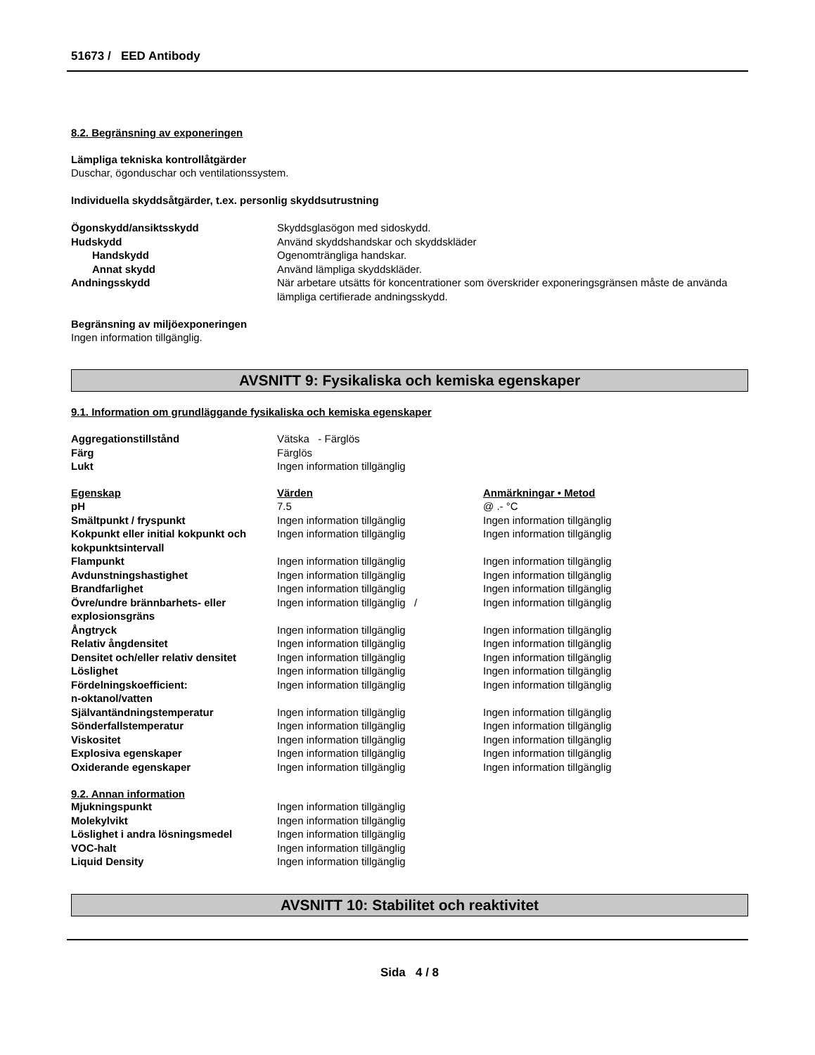51673 / EED Antibody
8.2. Begränsning av exponeringen
Lämpliga tekniska kontrollåtgärder
Duschar, ögonduschar och ventilationssystem.
Individuella skyddsåtgärder, t.ex. personlig skyddsutrustning
| Ögonskydd/ansiktsskydd | Skyddsglasögon med sidoskydd. |
| Hudskydd | Använd skyddshandskar och skyddskläder |
| Handskydd | Ogenomträngliga handskar. |
| Annat skydd | Använd lämpliga skyddskläder. |
| Andningsskydd | När arbetare utsätts för koncentrationer som överskrider exponeringsgränsen måste de använda lämpliga certifierade andningsskydd. |
Begränsning av miljöexponeringen
Ingen information tillgänglig.
AVSNITT 9: Fysikaliska och kemiska egenskaper
9.1. Information om grundläggande fysikaliska och kemiska egenskaper
| Aggregationstillstånd | Vätska - Färglös | |
| Färg | Färglös | |
| Lukt | Ingen information tillgänglig | |
| Egenskap | Värden | Anmärkningar • Metod |
| pH | 7.5 | @ .- °C |
| Smältpunkt / fryspunkt | Ingen information tillgänglig | Ingen information tillgänglig |
| Kokpunkt eller initial kokpunkt och kokpunktsintervall | Ingen information tillgänglig | Ingen information tillgänglig |
| Flampunkt | Ingen information tillgänglig | Ingen information tillgänglig |
| Avdunstningshastighet | Ingen information tillgänglig | Ingen information tillgänglig |
| Brandfarlighet | Ingen information tillgänglig | Ingen information tillgänglig |
| Övre/undre brännbarhets- eller explosionsgräns | Ingen information tillgänglig / | Ingen information tillgänglig |
| Ångtryck | Ingen information tillgänglig | Ingen information tillgänglig |
| Relativ ångdensitet | Ingen information tillgänglig | Ingen information tillgänglig |
| Densitet och/eller relativ densitet | Ingen information tillgänglig | Ingen information tillgänglig |
| Löslighet | Ingen information tillgänglig | Ingen information tillgänglig |
| Fördelningskoefficient: n-oktanol/vatten | Ingen information tillgänglig | Ingen information tillgänglig |
| Självantändningstemperatur | Ingen information tillgänglig | Ingen information tillgänglig |
| Sönderfallstemperatur | Ingen information tillgänglig | Ingen information tillgänglig |
| Viskositet | Ingen information tillgänglig | Ingen information tillgänglig |
| Explosiva egenskaper | Ingen information tillgänglig | Ingen information tillgänglig |
| Oxiderande egenskaper | Ingen information tillgänglig | Ingen information tillgänglig |
9.2. Annan information
| Mjukningspunkt | Ingen information tillgänglig |
| Molekylvikt | Ingen information tillgänglig |
| Löslighet i andra lösningsmedel | Ingen information tillgänglig |
| VOC-halt | Ingen information tillgänglig |
| Liquid Density | Ingen information tillgänglig |
AVSNITT 10: Stabilitet och reaktivitet
Sida 4 / 8